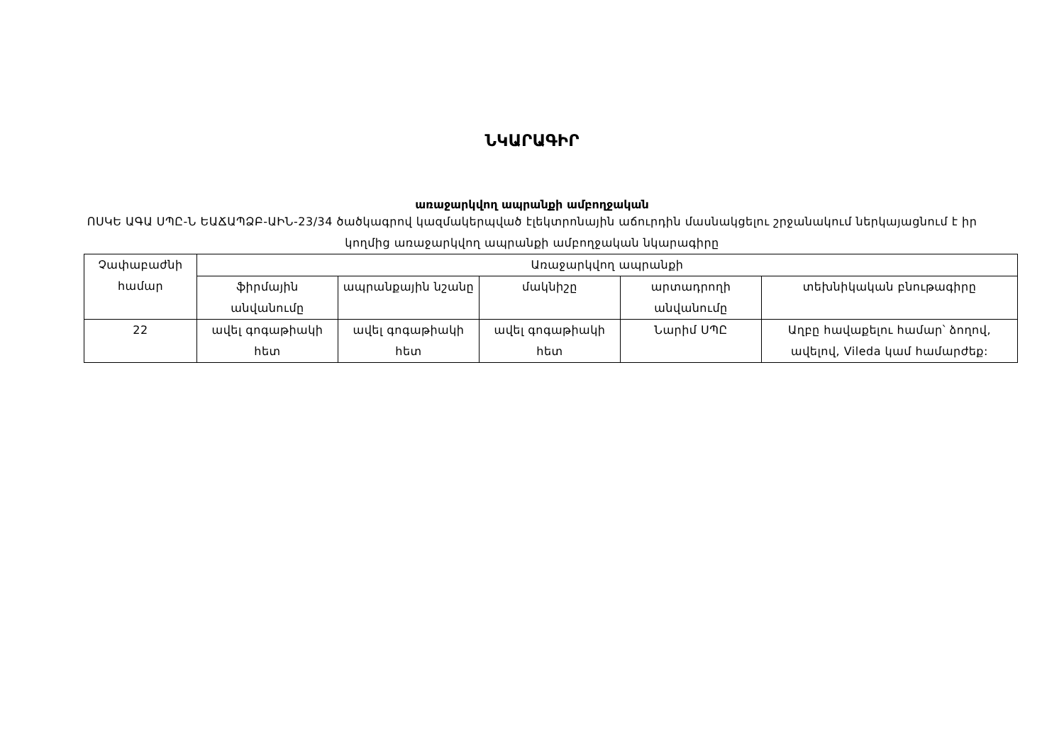ՆԿԱՐԱԳԻՐ
առաջարկվող ապրանքի ամբողջական
ՈՍԿԵ ԱԳԱ ՍՊԸ-Ն ԵԱՃԱՊՁԲ-ԱԻՆ-23/34 ծածկագրով կազմակերպված էլեկտրոնային աճուրդին մասնակցելու շրջանակում ներկայացնում է իր կողմից առաջարկվող ապրանքի ամբողջական նկարագիրը
| Չափաբաժնի համար | Առաջարկվող ապրանքի | | | | |
| --- | --- | --- | --- | --- | --- |
| | ֆիրմային անվանումը | ապրանքային նշանը | մակնիշը | արտադրողի անվանումը | տեխնիկական բնութագիրը |
| 22 | ավել գոգաթիակի հետ | ավել գոգաթիակի հետ | ավել գոգաթիակի հետ | Նարիմ ՍՊԸ | Աղբը հավաքելու համար՝ ձողով, ավելով, Vileda կամ համարժեք: |